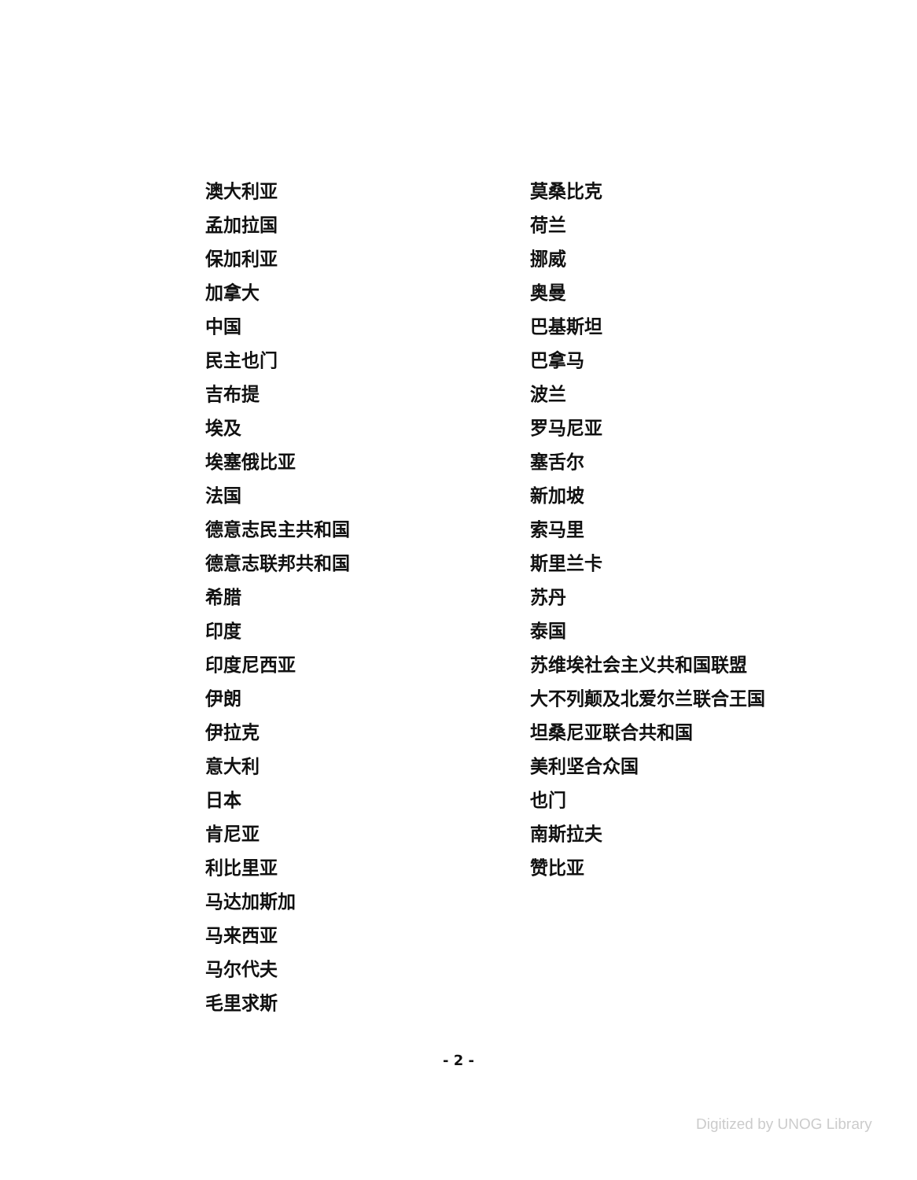澳大利亚
孟加拉国
保加利亚
加拿大
中国
民主也门
吉布提
埃及
埃塞俄比亚
法国
德意志民主共和国
德意志联邦共和国
希腊
印度
印度尼西亚
伊朗
伊拉克
意大利
日本
肯尼亚
利比里亚
马达加斯加
马来西亚
马尔代夫
毛里求斯
莫桑比克
荷兰
挪威
奥曼
巴基斯坦
巴拿马
波兰
罗马尼亚
塞舌尔
新加坡
索马里
斯里兰卡
苏丹
泰国
苏维埃社会主义共和国联盟
大不列颠及北爱尔兰联合王国
坦桑尼亚联合共和国
美利坚合众国
也门
南斯拉夫
赞比亚
- 2 -
Digitized by UNOG Library